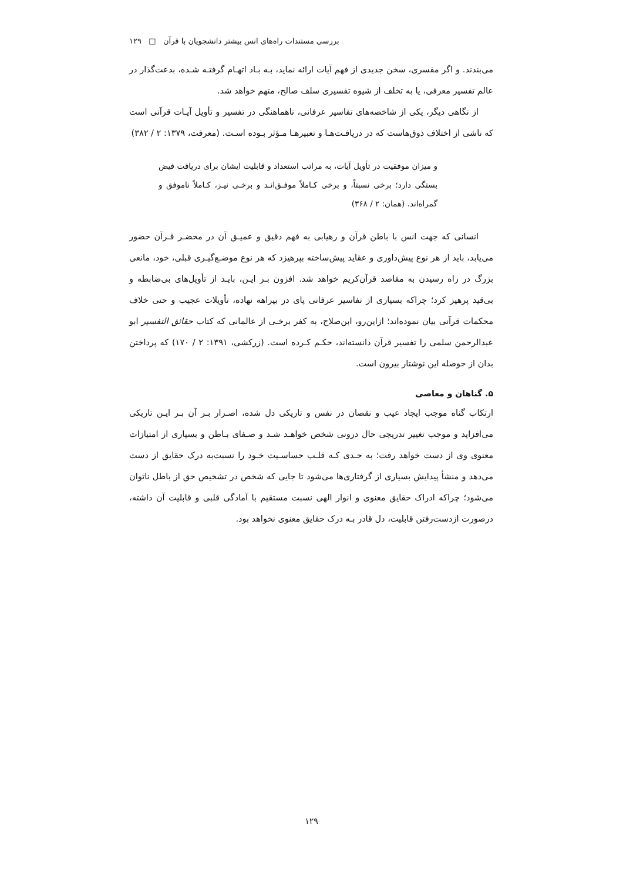بررسی مستندات راه‌های انس بیشتر دانشجویان با قرآن □ ۱۲۹
می‌بندند. و اگر مفسری، سخن جدیدی از فهم آیات ارائه نماید، بـه بـاد اتهـام گرفتـه شـده، بدعت‌گذار در عالم تفسیر معرفی، یا به تخلف از شیوه تفسیری سلف صالح، متهم خواهد شد.
از نگاهی دیگر، یکی از شاخصه‌های تفاسیر عرفانی، ناهماهنگی در تفسیر و تأویل آیـات قرآنی است که ناشی از اختلاف ذوق‌هاست که در دریافـت‌هـا و تعبیرهـا مـؤثر بـوده اسـت. (معرفت، ۱۳۷۹: ۲ / ۳۸۲)
و میزان موفقیت در تأویل آیات، به مراتب استعداد و قابلیت ایشان برای دریافت فیض بستگی دارد؛ برخی نسبتاً، و برخی کـاملاً موفـق‌انـد و برخـی نیـز، کـاملاً ناموفق و گمراه‌اند. (همان: ۲ / ۳۶۸)
انسانی که جهت انس با باطن قرآن و رهیابی به فهم دقیق و عمیـق آن در محضـر قـرآن حضور می‌یابد، باید از هر نوع پیش‌داوری و عقاید پیش‌ساخته بپرهیزد که هر نوع موضـع‌گیـری قبلی، خود، مانعی بزرگ در راه رسیدن به مقاصد قرآن‌کریم خواهد شد. افزون بـر ایـن، بایـد از تأویل‌های بی‌ضابطه و بی‌قید پرهیز کرد؛ چراکه بسیاری از تفاسیر عرفانی پای در بیراهه نهاده، تأویلات عجیب و حتی خلاف محکمات قرآنی بیان نموده‌اند؛ ازاین‌رو، ابن‌صلاح، به کفر برخـی از عالمانی که کتاب حقائق التفسیر ابو عبدالرحمن سلمی را تفسیر قرآن دانسته‌اند، حکـم کـرده است. (زرکشی، ۱۳۹۱: ۲ / ۱۷۰) که پرداختن بدان از حوصله این نوشتار بیرون است.
۵. گناهان و معاصی
ارتکاب گناه موجب ایجاد عیب و نقصان در نفس و تاریکی دل شده، اصـرار بـر آن بـر ایـن تاریکی می‌افزاید و موجب تغییر تدریجی حال درونی شخص خواهـد شـد و صـفای بـاطن و بسیاری از امتیازات معنوی وی از دست خواهد رفت؛ به حـدی کـه قلـب حساسـیت خـود را نسبت‌به درک حقایق از دست می‌دهد و منشأ پیدایش بسیاری از گرفتاری‌ها می‌شود تا جایی که شخص در تشخیص حق از باطل ناتوان می‌شود؛ چراکه ادراک حقایق معنوی و انوار الهی نسبت مستقیم با آمادگی قلبی و قابلیت آن داشته، درصورت ازدست‌رفتن قابلیت، دل قادر بـه درک حقایق معنوی نخواهد بود.
۱۲۹